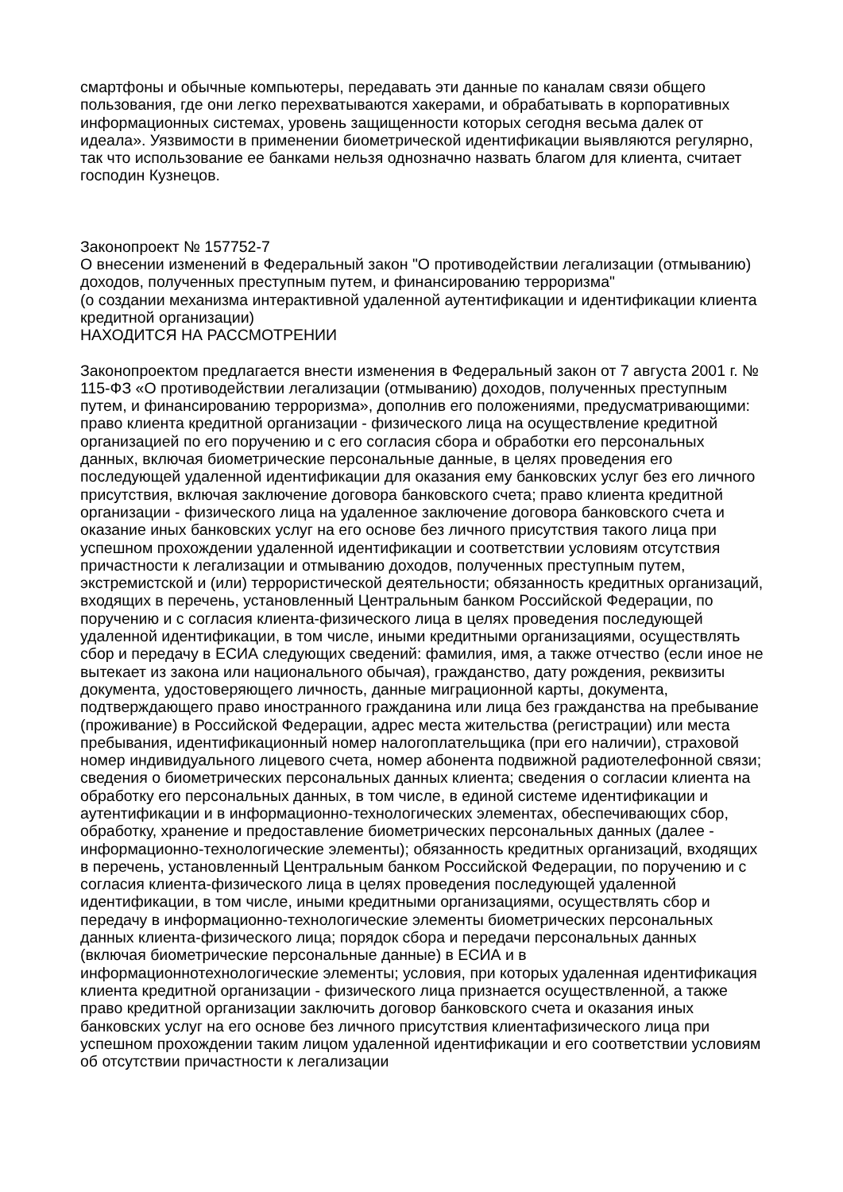смартфоны и обычные компьютеры, передавать эти данные по каналам связи общего пользования, где они легко перехватываются хакерами, и обрабатывать в корпоративных информационных системах, уровень защищенности которых сегодня весьма далек от идеала». Уязвимости в применении биометрической идентификации выявляются регулярно, так что использование ее банками нельзя однозначно назвать благом для клиента, считает господин Кузнецов.
Законопроект № 157752-7
О внесении изменений в Федеральный закон "О противодействии легализации (отмыванию) доходов, полученных преступным путем, и финансированию терроризма"
(о создании механизма интерактивной удаленной аутентификации и идентификации клиента кредитной организации)
НАХОДИТСЯ НА РАССМОТРЕНИИ
Законопроектом предлагается внести изменения в Федеральный закон от 7 августа 2001 г. № 115-ФЗ «О противодействии легализации (отмыванию) доходов, полученных преступным путем, и финансированию терроризма», дополнив его положениями, предусматривающими: право клиента кредитной организации - физического лица на осуществление кредитной организацией по его поручению и с его согласия сбора и обработки его персональных данных, включая биометрические персональные данные, в целях проведения его последующей удаленной идентификации для оказания ему банковских услуг без его личного присутствия, включая заключение договора банковского счета; право клиента кредитной организации - физического лица на удаленное заключение договора банковского счета и оказание иных банковских услуг на его основе без личного присутствия такого лица при успешном прохождении удаленной идентификации и соответствии условиям отсутствия причастности к легализации и отмыванию доходов, полученных преступным путем, экстремистской и (или) террористической деятельности; обязанность кредитных организаций, входящих в перечень, установленный Центральным банком Российской Федерации, по поручению и с согласия клиента-физического лица в целях проведения последующей удаленной идентификации, в том числе, иными кредитными организациями, осуществлять сбор и передачу в ЕСИА следующих сведений: фамилия, имя, а также отчество (если иное не вытекает из закона или национального обычая), гражданство, дату рождения, реквизиты документа, удостоверяющего личность, данные миграционной карты, документа, подтверждающего право иностранного гражданина или лица без гражданства на пребывание (проживание) в Российской Федерации, адрес места жительства (регистрации) или места пребывания, идентификационный номер налогоплательщика (при его наличии), страховой номер индивидуального лицевого счета, номер абонента подвижной радиотелефонной связи; сведения о биометрических персональных данных клиента; сведения о согласии клиента на обработку его персональных данных, в том числе, в единой системе идентификации и аутентификации и в информационно-технологических элементах, обеспечивающих сбор, обработку, хранение и предоставление биометрических персональных данных (далее - информационно-технологические элементы); обязанность кредитных организаций, входящих в перечень, установленный Центральным банком Российской Федерации, по поручению и с согласия клиента-физического лица в целях проведения последующей удаленной идентификации, в том числе, иными кредитными организациями, осуществлять сбор и передачу в информационно-технологические элементы биометрических персональных данных клиента-физического лица; порядок сбора и передачи персональных данных (включая биометрические персональные данные) в ЕСИА и в информационнотехнологические элементы; условия, при которых удаленная идентификация клиента кредитной организации - физического лица признается осуществленной, а также право кредитной организации заключить договор банковского счета и оказания иных банковских услуг на его основе без личного присутствия клиентафизического лица при успешном прохождении таким лицом удаленной идентификации и его соответствии условиям об отсутствии причастности к легализации